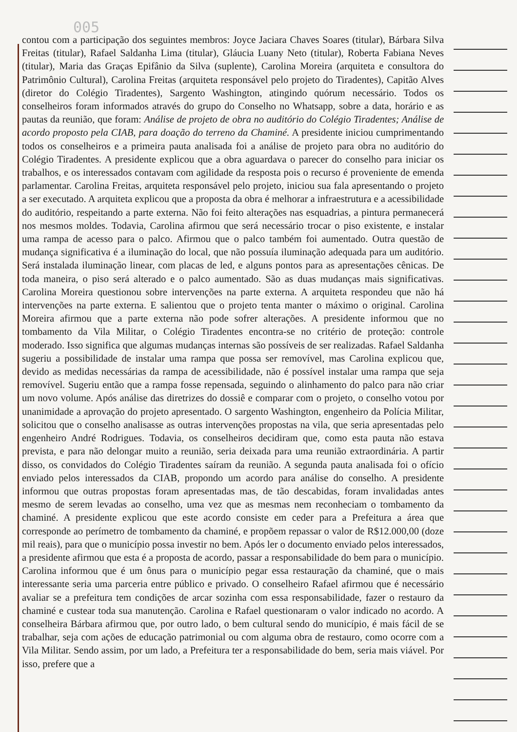005
contou com a participação dos seguintes membros: Joyce Jaciara Chaves Soares (titular), Bárbara Silva Freitas (titular), Rafael Saldanha Lima (titular), Gláucia Luany Neto (titular), Roberta Fabiana Neves (titular), Maria das Graças Epifânio da Silva (suplente), Carolina Moreira (arquiteta e consultora do Patrimônio Cultural), Carolina Freitas (arquiteta responsável pelo projeto do Tiradentes), Capitão Alves (diretor do Colégio Tiradentes), Sargento Washington, atingindo quórum necessário. Todos os conselheiros foram informados através do grupo do Conselho no Whatsapp, sobre a data, horário e as pautas da reunião, que foram: Análise de projeto de obra no auditório do Colégio Tiradentes; Análise de acordo proposto pela CIAB, para doação do terreno da Chaminé. A presidente iniciou cumprimentando todos os conselheiros e a primeira pauta analisada foi a análise de projeto para obra no auditório do Colégio Tiradentes. A presidente explicou que a obra aguardava o parecer do conselho para iniciar os trabalhos, e os interessados contavam com agilidade da resposta pois o recurso é proveniente de emenda parlamentar. Carolina Freitas, arquiteta responsável pelo projeto, iniciou sua fala apresentando o projeto a ser executado. A arquiteta explicou que a proposta da obra é melhorar a infraestrutura e a acessibilidade do auditório, respeitando a parte externa. Não foi feito alterações nas esquadrias, a pintura permanecerá nos mesmos moldes. Todavia, Carolina afirmou que será necessário trocar o piso existente, e instalar uma rampa de acesso para o palco. Afirmou que o palco também foi aumentado. Outra questão de mudança significativa é a iluminação do local, que não possuía iluminação adequada para um auditório. Será instalada iluminação linear, com placas de led, e alguns pontos para as apresentações cênicas. De toda maneira, o piso será alterado e o palco aumentado. São as duas mudanças mais significativas. Carolina Moreira questionou sobre intervenções na parte externa. A arquiteta respondeu que não há intervenções na parte externa. E salientou que o projeto tenta manter o máximo o original. Carolina Moreira afirmou que a parte externa não pode sofrer alterações. A presidente informou que no tombamento da Vila Militar, o Colégio Tiradentes encontra-se no critério de proteção: controle moderado. Isso significa que algumas mudanças internas são possíveis de ser realizadas. Rafael Saldanha sugeriu a possibilidade de instalar uma rampa que possa ser removível, mas Carolina explicou que, devido as medidas necessárias da rampa de acessibilidade, não é possível instalar uma rampa que seja removível. Sugeriu então que a rampa fosse repensada, seguindo o alinhamento do palco para não criar um novo volume. Após análise das diretrizes do dossiê e comparar com o projeto, o conselho votou por unanimidade a aprovação do projeto apresentado. O sargento Washington, engenheiro da Polícia Militar, solicitou que o conselho analisasse as outras intervenções propostas na vila, que seria apresentadas pelo engenheiro André Rodrigues. Todavia, os conselheiros decidiram que, como esta pauta não estava prevista, e para não delongar muito a reunião, seria deixada para uma reunião extraordinária. A partir disso, os convidados do Colégio Tiradentes saíram da reunião. A segunda pauta analisada foi o ofício enviado pelos interessados da CIAB, propondo um acordo para análise do conselho. A presidente informou que outras propostas foram apresentadas mas, de tão descabidas, foram invalidadas antes mesmo de serem levadas ao conselho, uma vez que as mesmas nem reconheciam o tombamento da chaminé. A presidente explicou que este acordo consiste em ceder para a Prefeitura a área que corresponde ao perímetro de tombamento da chaminé, e propõem repassar o valor de R$12.000,00 (doze mil reais), para que o município possa investir no bem. Após ler o documento enviado pelos interessados, a presidente afirmou que esta é a proposta de acordo, passar a responsabilidade do bem para o município. Carolina informou que é um ônus para o município pegar essa restauração da chaminé, que o mais interessante seria uma parceria entre público e privado. O conselheiro Rafael afirmou que é necessário avaliar se a prefeitura tem condições de arcar sozinha com essa responsabilidade, fazer o restauro da chaminé e custear toda sua manutenção. Carolina e Rafael questionaram o valor indicado no acordo. A conselheira Bárbara afirmou que, por outro lado, o bem cultural sendo do município, é mais fácil de se trabalhar, seja com ações de educação patrimonial ou com alguma obra de restauro, como ocorre com a Vila Militar. Sendo assim, por um lado, a Prefeitura ter a responsabilidade do bem, seria mais viável. Por isso, prefere que a